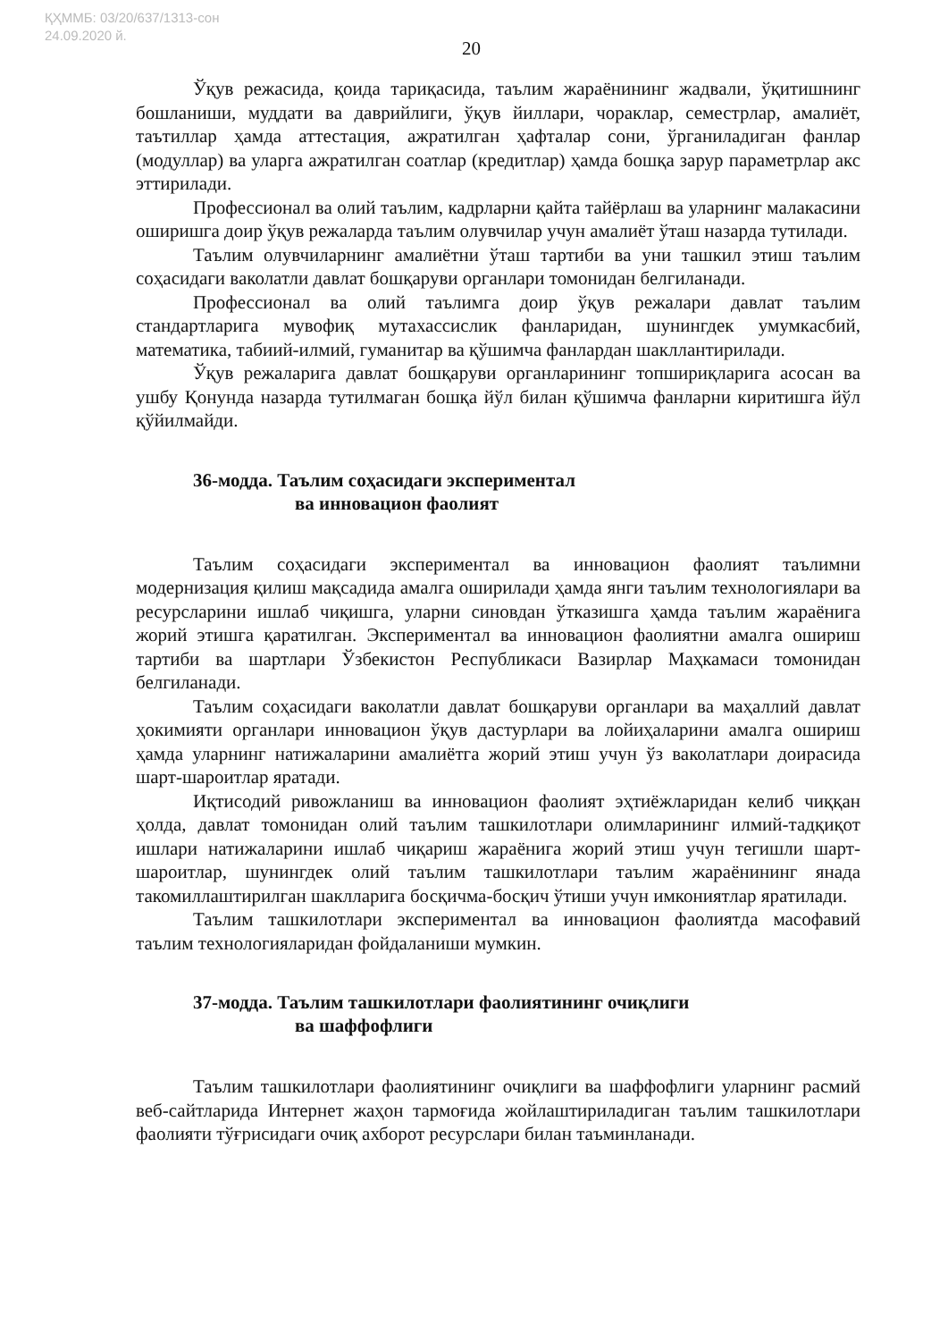ҚҲММБ: 03/20/637/1313-сон
24.09.2020 й.
20
Ўқув режасида, қоида тариқасида, таълим жараёнининг жадвали, ўқитишнинг бошланиши, муддати ва даврийлиги, ўқув йиллари, чораклар, семестрлар, амалиёт, таътиллар ҳамда аттестация, ажратилган ҳафталар сони, ўрганиладиган фанлар (модуллар) ва уларга ажратилган соатлар (кредитлар) ҳамда бошқа зарур параметрлар акс эттирилади.
Профессионал ва олий таълим, кадрларни қайта тайёрлаш ва уларнинг малакасини оширишга доир ўқув режаларда таълим олувчилар учун амалиёт ўташ назарда тутилади.
Таълим олувчиларнинг амалиётни ўташ тартиби ва уни ташкил этиш таълим соҳасидаги ваколатли давлат бошқаруви органлари томонидан белгиланади.
Профессионал ва олий таълимга доир ўқув режалари давлат таълим стандартларига мувофиқ мутахассислик фанларидан, шунингдек умумкасбий, математика, табиий-илмий, гуманитар ва қўшимча фанлардан шакллантирилади.
Ўқув режаларига давлат бошқаруви органларининг топшириқларига асосан ва ушбу Қонунда назарда тутилмаган бошқа йўл билан қўшимча фанларни киритишга йўл қўйилмайди.
36-модда. Таълим соҳасидаги экспериментал
ва инновацион фаолият
Таълим соҳасидаги экспериментал ва инновацион фаолият таълимни модернизация қилиш мақсадида амалга оширилади ҳамда янги таълим технологиялари ва ресурсларини ишлаб чиқишга, уларни синовдан ўтказишга ҳамда таълим жараёнига жорий этишга қаратилган. Экспериментал ва инновацион фаолиятни амалга ошириш тартиби ва шартлари Ўзбекистон Республикаси Вазирлар Маҳкамаси томонидан белгиланади.
Таълим соҳасидаги ваколатли давлат бошқаруви органлари ва маҳаллий давлат ҳокимияти органлари инновацион ўқув дастурлари ва лойиҳаларини амалга ошириш ҳамда уларнинг натижаларини амалиётга жорий этиш учун ўз ваколатлари доирасида шарт-шароитлар яратади.
Иқтисодий ривожланиш ва инновацион фаолият эҳтиёжларидан келиб чиққан ҳолда, давлат томонидан олий таълим ташкилотлари олимларининг илмий-тадқиқот ишлари натижаларини ишлаб чиқариш жараёнига жорий этиш учун тегишли шарт-шароитлар, шунингдек олий таълим ташкилотлари таълим жараёнининг янада такомиллаштирилган шаклларига босқичма-босқич ўтиши учун имкониятлар яратилади.
Таълим ташкилотлари экспериментал ва инновацион фаолиятда масофавий таълим технологияларидан фойдаланиши мумкин.
37-модда. Таълим ташкилотлари фаолиятининг очиқлиги
ва шаффофлиги
Таълим ташкилотлари фаолиятининг очиқлиги ва шаффофлиги уларнинг расмий веб-сайтларида Интернет жаҳон тармоғида жойлаштириладиган таълим ташкилотлари фаолияти тўғрисидаги очиқ ахборот ресурслари билан таъминланади.